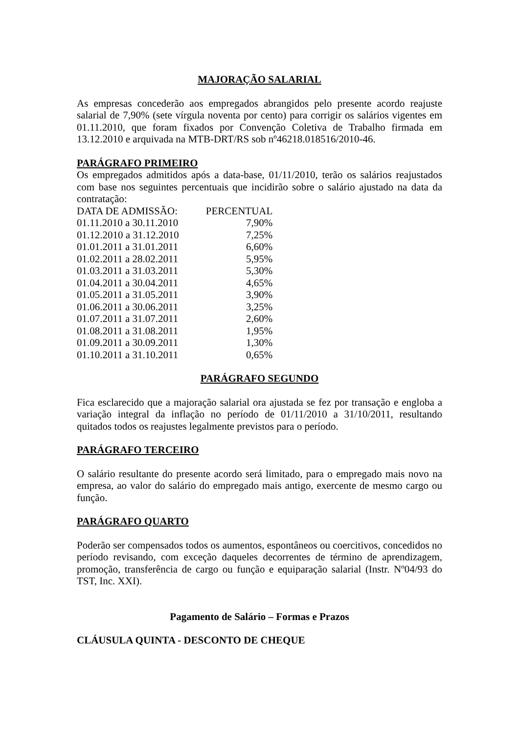MAJORAÇÃO SALARIAL
As empresas concederão aos empregados abrangidos pelo presente acordo reajuste salarial de 7,90% (sete vírgula noventa por cento) para corrigir os salários vigentes em 01.11.2010, que foram fixados por Convenção Coletiva de Trabalho firmada em 13.12.2010 e arquivada na MTB-DRT/RS sob nº46218.018516/2010-46.
PARÁGRAFO PRIMEIRO
Os empregados admitidos após a data-base, 01/11/2010, terão os salários reajustados com base nos seguintes percentuais que incidirão sobre o salário ajustado na data da contratação:
| DATA DE ADMISSÃO: | PERCENTUAL |
| 01.11.2010 a 30.11.2010 | 7,90% |
| 01.12.2010 a 31.12.2010 | 7,25% |
| 01.01.2011 a 31.01.2011 | 6,60% |
| 01.02.2011 a 28.02.2011 | 5,95% |
| 01.03.2011 a 31.03.2011 | 5,30% |
| 01.04.2011 a 30.04.2011 | 4,65% |
| 01.05.2011 a 31.05.2011 | 3,90% |
| 01.06.2011 a 30.06.2011 | 3,25% |
| 01.07.2011 a 31.07.2011 | 2,60% |
| 01.08.2011 a 31.08.2011 | 1,95% |
| 01.09.2011 a 30.09.2011 | 1,30% |
| 01.10.2011 a 31.10.2011 | 0,65% |
PARÁGRAFO SEGUNDO
Fica esclarecido que a majoração salarial ora ajustada se fez por transação e engloba a variação integral da inflação no período de 01/11/2010 a 31/10/2011, resultando quitados todos os reajustes legalmente previstos para o período.
PARÁGRAFO TERCEIRO
O salário resultante do presente acordo será limitado, para o empregado mais novo na empresa, ao valor do salário do empregado mais antigo, exercente de mesmo cargo ou função.
PARÁGRAFO QUARTO
Poderão ser compensados todos os aumentos, espontâneos ou coercitivos, concedidos no período revisando, com exceção daqueles decorrentes de término de aprendizagem, promoção, transferência de cargo ou função e equiparação salarial (Instr. Nº04/93 do TST, Inc. XXI).
Pagamento de Salário – Formas e Prazos
CLÁUSULA QUINTA - DESCONTO DE CHEQUE